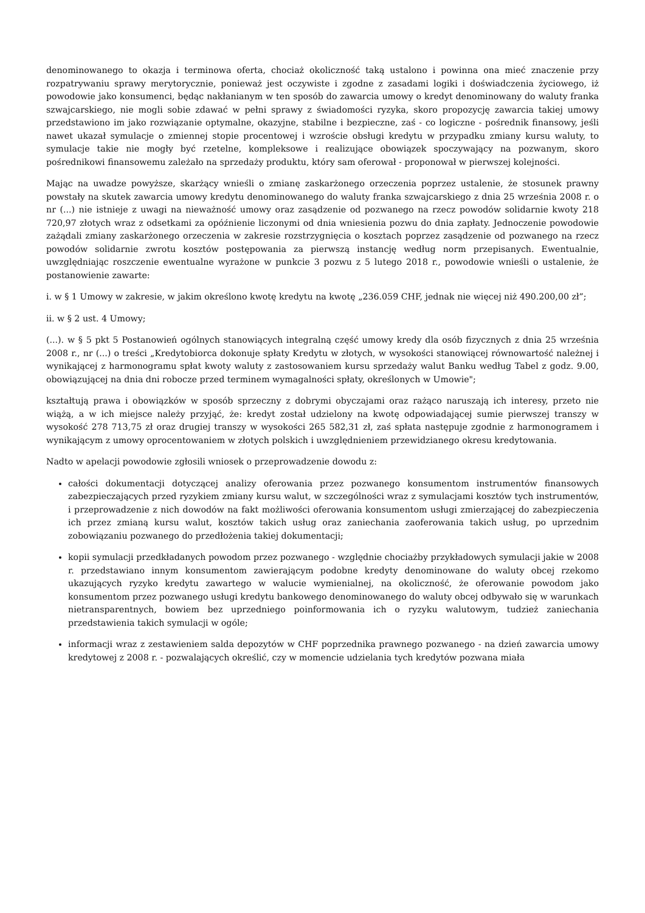denominowanego to okazja i terminowa oferta, chociaż okoliczność taką ustalono i powinna ona mieć znaczenie przy rozpatrywaniu sprawy merytorycznie, ponieważ jest oczywiste i zgodne z zasadami logiki i doświadczenia życiowego, iż powodowie jako konsumenci, będąc nakłanianym w ten sposób do zawarcia umowy o kredyt denominowany do waluty franka szwajcarskiego, nie mogli sobie zdawać w pełni sprawy z świadomości ryzyka, skoro propozycję zawarcia takiej umowy przedstawiono im jako rozwiązanie optymalne, okazyjne, stabilne i bezpieczne, zaś - co logiczne - pośrednik finansowy, jeśli nawet ukazał symulacje o zmiennej stopie procentowej i wzroście obsługi kredytu w przypadku zmiany kursu waluty, to symulacje takie nie mogły być rzetelne, kompleksowe i realizujące obowiązek spoczywający na pozwanym, skoro pośrednikowi finansowemu zależało na sprzedaży produktu, który sam oferował - proponował w pierwszej kolejności.
Mając na uwadze powyższe, skarżący wnieśli o zmianę zaskarżonego orzeczenia poprzez ustalenie, że stosunek prawny powstały na skutek zawarcia umowy kredytu denominowanego do waluty franka szwajcarskiego z dnia 25 września 2008 r. o nr (...) nie istnieje z uwagi na nieważność umowy oraz zasądzenie od pozwanego na rzecz powodów solidarnie kwoty 218 720,97 złotych wraz z odsetkami za opóźnienie liczonymi od dnia wniesienia pozwu do dnia zapłaty. Jednoczenie powodowie zażądali zmiany zaskarżonego orzeczenia w zakresie rozstrzygnięcia o kosztach poprzez zasądzenie od pozwanego na rzecz powodów solidarnie zwrotu kosztów postępowania za pierwszą instancję według norm przepisanych. Ewentualnie, uwzględniając roszczenie ewentualne wyrażone w punkcie 3 pozwu z 5 lutego 2018 r., powodowie wnieśli o ustalenie, że postanowienie zawarte:
i. w § 1 Umowy w zakresie, w jakim określono kwotę kredytu na kwotę „236.059 CHF, jednak nie więcej niż 490.200,00 zł”;
ii. w § 2 ust. 4 Umowy;
(...). w § 5 pkt 5 Postanowień ogólnych stanowiących integralną część umowy kredy dla osób fizycznych z dnia 25 września 2008 r., nr (...) o treści „Kredytobiorca dokonuje spłaty Kredytu w złotych, w wysokości stanowiącej równowartość należnej i wynikającej z harmonogramu spłat kwoty waluty z zastosowaniem kursu sprzedaży walut Banku według Tabel z godz. 9.00, obowiązującej na dnia dni robocze przed terminem wymagalności spłaty, określonych w Umowie";
kształtują prawa i obowiązków w sposób sprzeczny z dobrymi obyczajami oraz rażąco naruszają ich interesy, przeto nie wiążą, a w ich miejsce należy przyjąć, że: kredyt został udzielony na kwotę odpowiadającej sumie pierwszej transzy w wysokość 278 713,75 zł oraz drugiej transzy w wysokości 265 582,31 zł, zaś spłata następuje zgodnie z harmonogramem i wynikającym z umowy oprocentowaniem w złotych polskich i uwzględnieniem przewidzianego okresu kredytowania.
Nadto w apelacji powodowie zgłosili wniosek o przeprowadzenie dowodu z:
całości dokumentacji dotyczącej analizy oferowania przez pozwanego konsumentom instrumentów finansowych zabezpieczających przed ryzykiem zmiany kursu walut, w szczególności wraz z symulacjami kosztów tych instrumentów, i przeprowadzenie z nich dowodów na fakt możliwości oferowania konsumentom usługi zmierzającej do zabezpieczenia ich przez zmianą kursu walut, kosztów takich usług oraz zaniechania zaoferowania takich usług, po uprzednim zobowiązaniu pozwanego do przedłożenia takiej dokumentacji;
kopii symulacji przedkładanych powodom przez pozwanego - względnie chociażby przykładowych symulacji jakie w 2008 r. przedstawiano innym konsumentom zawierającym podobne kredyty denominowane do waluty obcej rzekomo ukazujących ryzyko kredytu zawartego w walucie wymienialnej, na okoliczność, że oferowanie powodom jako konsumentom przez pozwanego usługi kredytu bankowego denominowanego do waluty obcej odbywało się w warunkach nietransparentnych, bowiem bez uprzedniego poinformowania ich o ryzyku walutowym, tudzież zaniechania przedstawienia takich symulacji w ogóle;
informacji wraz z zestawieniem salda depozytów w CHF poprzednika prawnego pozwanego - na dzień zawarcia umowy kredytowej z 2008 r. - pozwalających określić, czy w momencie udzielania tych kredytów pozwana miała